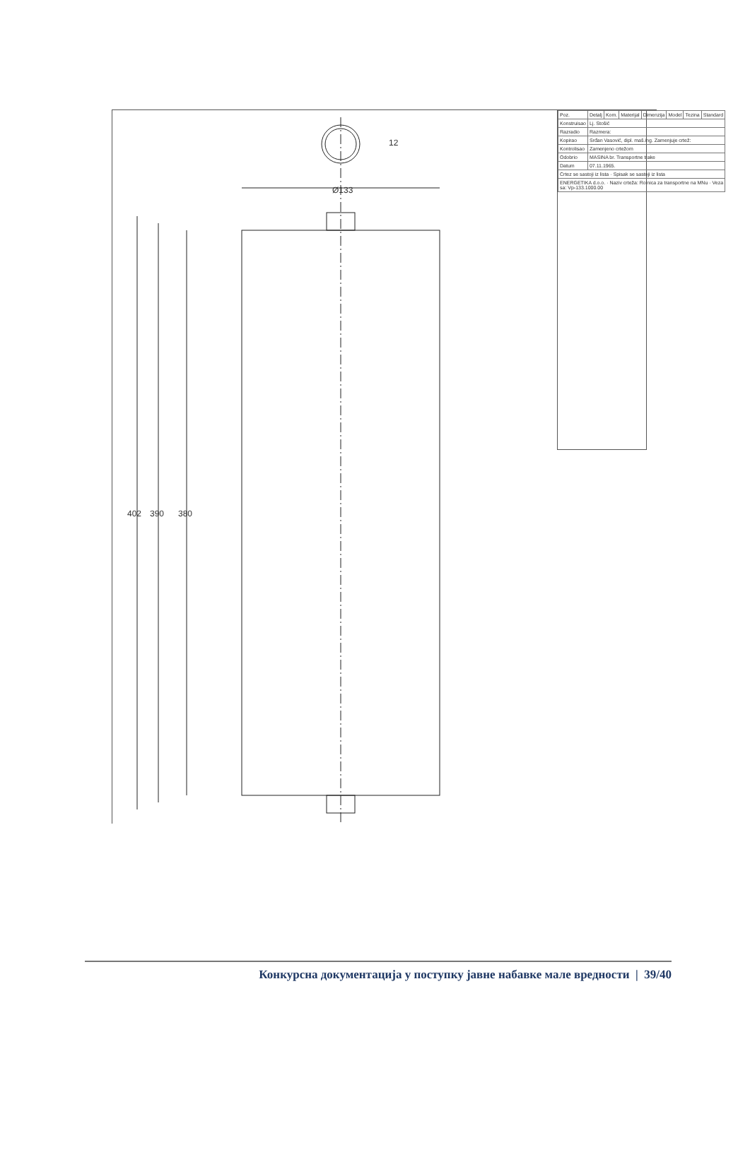402 390 380
Ø133
12
| Poz. | Detalj | Kom. | Materijal | Dimenzija | Model | Tezina | Standard |
| Konstruisao | Lj. Stošić | | | | | | |
| Razradio | Razmera: | | | | | | |
| Kopirao | Srđan Vasović, dipl. maš.ing. Zamenjuje crtež: | | | | | | |
| Kontrolisao | Zamenjeno crtežom | | | | | | |
| Odobrio | MASINA br. Transportne trake | | | | | | |
| Datum | 07.11.1965. | | | | | | |
| Crtez se sastoji iz lista · Spisak se sastoji iz lista | | | | | | | |
| ENERGETIKA d.o.o. · Naziv crteža: Rolnica za transportne na MNu · Veza sa: Vp-133.1000.00 | | | | | | | |
Конкурсна документација у поступку јавне набавке мале вредности | 39/40